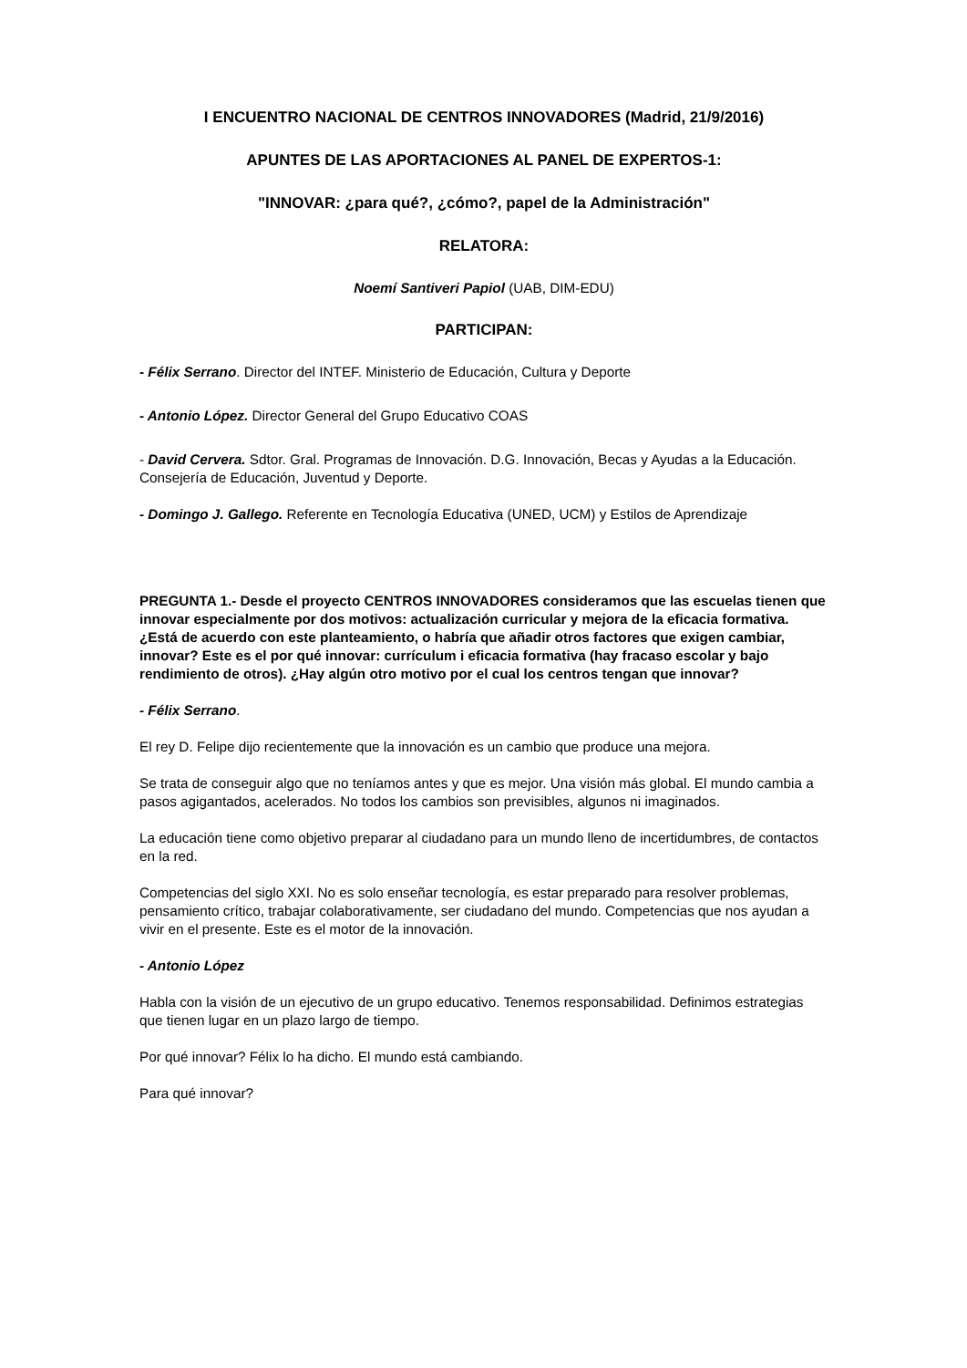I ENCUENTRO NACIONAL DE CENTROS INNOVADORES (Madrid, 21/9/2016)
APUNTES DE LAS APORTACIONES AL PANEL DE EXPERTOS-1:
"INNOVAR: ¿para qué?, ¿cómo?, papel de la Administración"
RELATORA:
Noemí Santiveri Papiol (UAB, DIM-EDU)
PARTICIPAN:
- Félix Serrano. Director del INTEF. Ministerio de Educación, Cultura y Deporte
- Antonio López. Director General del Grupo Educativo COAS
- David Cervera. Sdtor. Gral. Programas de Innovación. D.G. Innovación, Becas y Ayudas a la Educación. Consejería de Educación, Juventud y Deporte.
- Domingo J. Gallego. Referente en Tecnología Educativa (UNED, UCM) y Estilos de Aprendizaje
PREGUNTA 1.- Desde el proyecto CENTROS INNOVADORES consideramos que las escuelas tienen que innovar especialmente por dos motivos: actualización curricular y mejora de la eficacia formativa. ¿Está de acuerdo con este planteamiento, o habría que añadir otros factores que exigen cambiar, innovar? Este es el por qué innovar: currículum i eficacia formativa (hay fracaso escolar y bajo rendimiento de otros). ¿Hay algún otro motivo por el cual los centros tengan que innovar?
- Félix Serrano.
El rey D. Felipe dijo recientemente que la innovación es un cambio que produce una mejora.
Se trata de conseguir algo que no teníamos antes y que es mejor. Una visión más global. El mundo cambia a pasos agigantados, acelerados. No todos los cambios son previsibles, algunos ni imaginados.
La educación tiene como objetivo preparar al ciudadano para un mundo lleno de incertidumbres, de contactos en la red.
Competencias del siglo XXI. No es solo enseñar tecnología, es estar preparado para resolver problemas, pensamiento crítico, trabajar colaborativamente, ser ciudadano del mundo. Competencias que nos ayudan a vivir en el presente. Este es el motor de la innovación.
- Antonio López
Habla con la visión de un ejecutivo de un grupo educativo. Tenemos responsabilidad. Definimos estrategias que tienen lugar en un plazo largo de tiempo.
Por qué innovar? Félix lo ha dicho. El mundo está cambiando.
Para qué innovar?